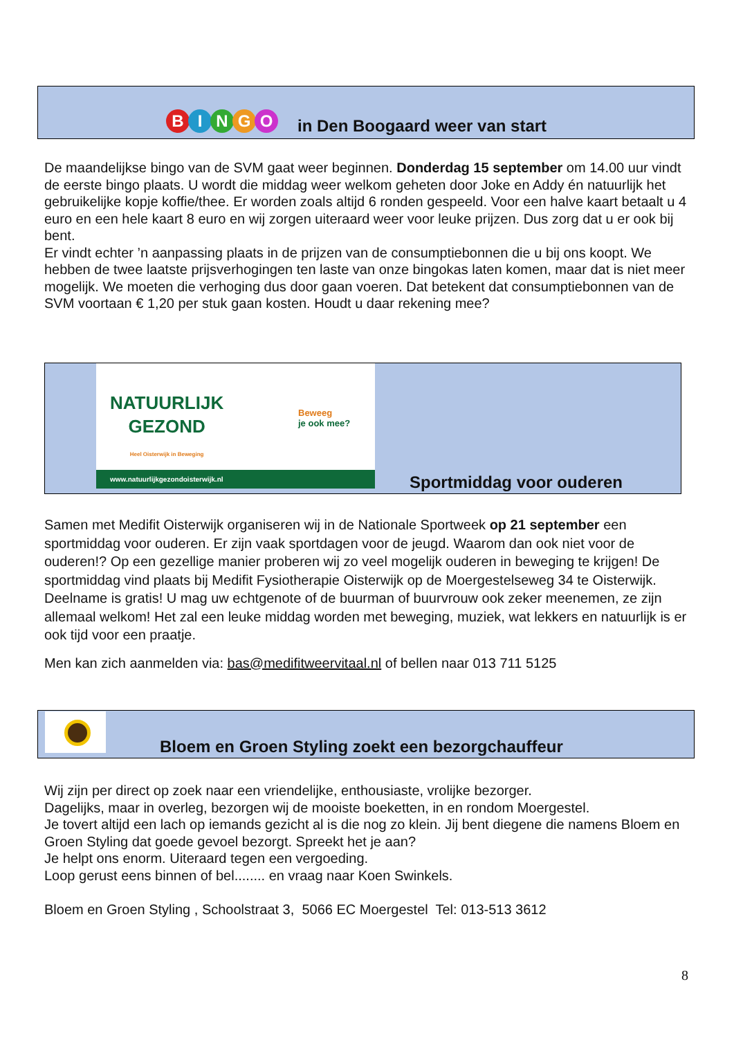B I N G O
in Den Boogaard weer van start
De maandelijkse bingo van de SVM gaat weer beginnen. Donderdag 15 september om 14.00 uur vindt de eerste bingo plaats. U wordt die middag weer welkom geheten door Joke en Addy én natuurlijk het gebruikelijke kopje koffie/thee. Er worden zoals altijd 6 ronden gespeeld. Voor een halve kaart betaalt u 4 euro en een hele kaart 8 euro en wij zorgen uiteraard weer voor leuke prijzen. Dus zorg dat u er ook bij bent.
Er vindt echter ’n aanpassing plaats in de prijzen van de consumptiebonnen die u bij ons koopt. We hebben de twee laatste prijsverhogingen ten laste van onze bingokas laten komen, maar dat is niet meer mogelijk. We moeten die verhoging dus door gaan voeren. Dat betekent dat consumptiebonnen van de SVM voortaan € 1,20 per stuk gaan kosten. Houdt u daar rekening mee?
NATUURLIJK
GEZOND
Heel Oisterwijk in Beweging
Beweeg
je ook mee?
www.natuurlijkgezondoisterwijk.nl
Sportmiddag voor ouderen
Samen met Medifit Oisterwijk organiseren wij in de Nationale Sportweek op 21 september een sportmiddag voor ouderen. Er zijn vaak sportdagen voor de jeugd. Waarom dan ook niet voor de ouderen!? Op een gezellige manier proberen wij zo veel mogelijk ouderen in beweging te krijgen! De sportmiddag vind plaats bij Medifit Fysiotherapie Oisterwijk op de Moergestelseweg 34 te Oisterwijk. Deelname is gratis! U mag uw echtgenote of de buurman of buurvrouw ook zeker meenemen, ze zijn allemaal welkom! Het zal een leuke middag worden met beweging, muziek, wat lekkers en natuurlijk is er ook tijd voor een praatje.
Men kan zich aanmelden via: bas@medifitweervitaal.nl of bellen naar 013 711 5125
Bloem en Groen Styling zoekt een bezorgchauffeur
Wij zijn per direct op zoek naar een vriendelijke, enthousiaste, vrolijke bezorger.
Dagelijks, maar in overleg, bezorgen wij de mooiste boeketten, in en rondom Moergestel.
Je tovert altijd een lach op iemands gezicht al is die nog zo klein. Jij bent diegene die namens Bloem en Groen Styling dat goede gevoel bezorgt. Spreekt het je aan?
Je helpt ons enorm. Uiteraard tegen een vergoeding.
Loop gerust eens binnen of bel........ en vraag naar Koen Swinkels.
Bloem en Groen Styling , Schoolstraat 3, 5066 EC Moergestel Tel: 013-513 3612
8